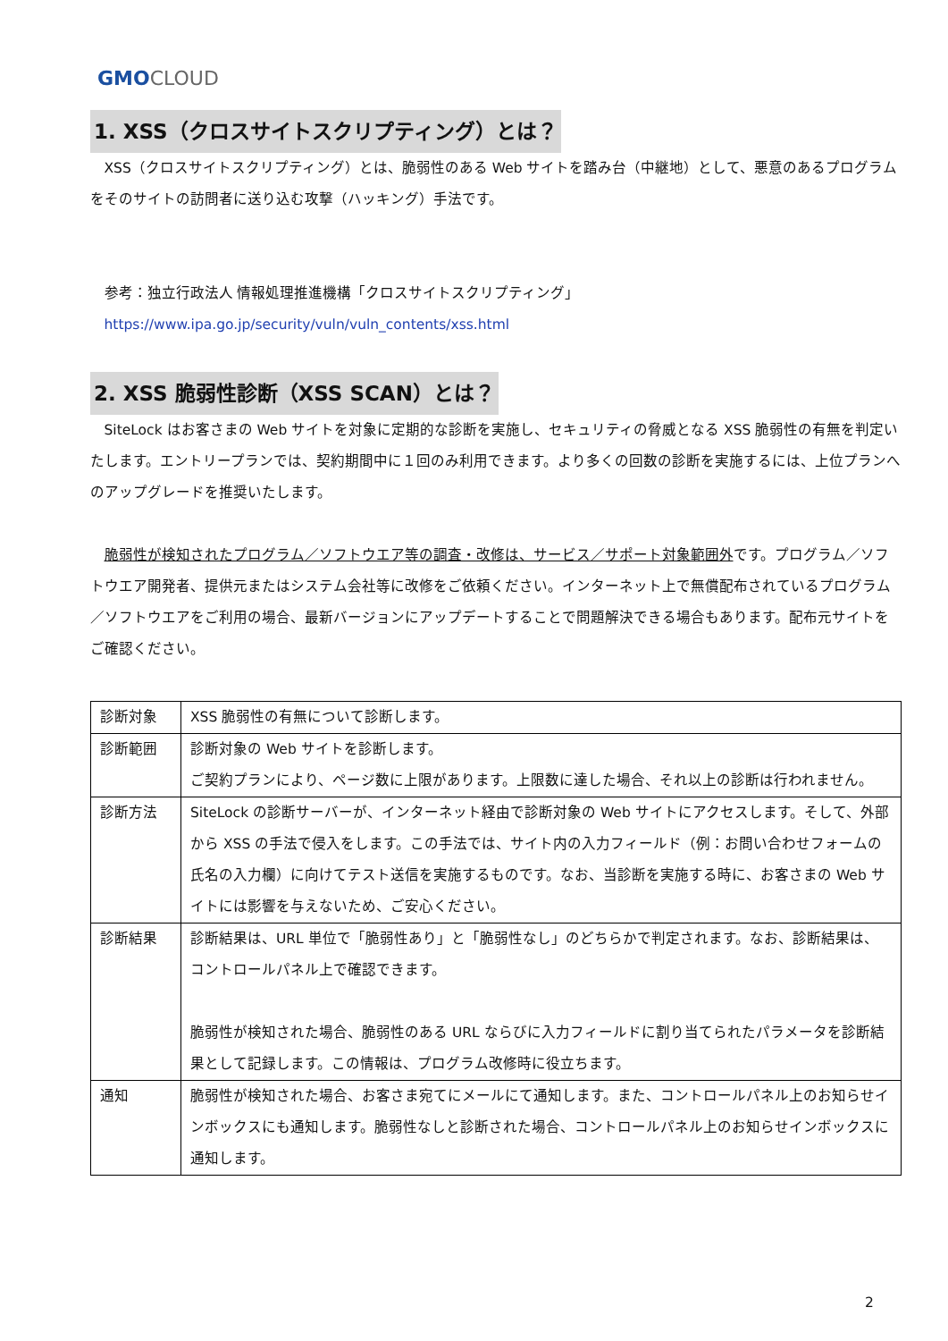GMO CLOUD
1. XSS（クロスサイトスクリプティング）とは？
XSS（クロスサイトスクリプティング）とは、脆弱性のある Web サイトを踏み台（中継地）として、悪意のあるプログラムをそのサイトの訪問者に送り込む攻撃（ハッキング）手法です。
参考：独立行政法人 情報処理推進機構「クロスサイトスクリプティング」
https://www.ipa.go.jp/security/vuln/vuln_contents/xss.html
2. XSS 脆弱性診断（XSS SCAN）とは？
SiteLock はお客さまの Web サイトを対象に定期的な診断を実施し、セキュリティの脅威となる XSS 脆弱性の有無を判定いたします。エントリープランでは、契約期間中に１回のみ利用できます。より多くの回数の診断を実施するには、上位プランへのアップグレードを推奨いたします。
脆弱性が検知されたプログラム／ソフトウエア等の調査・改修は、サービス／サポート対象範囲外です。プログラム／ソフトウエア開発者、提供元またはシステム会社等に改修をご依頼ください。インターネット上で無償配布されているプログラム／ソフトウエアをご利用の場合、最新バージョンにアップデートすることで問題解決できる場合もあります。配布元サイトをご確認ください。
| 診断対象 | XSS 脆弱性の有無について診断します。 |
| 診断範囲 | 診断対象の Web サイトを診断します。 ご契約プランにより、ページ数に上限があります。上限数に達した場合、それ以上の診断は行われません。 |
| 診断方法 | SiteLock の診断サーバーが、インターネット経由で診断対象の Web サイトにアクセスします。そして、外部から XSS の手法で侵入をします。この手法では、サイト内の入力フィールド（例：お問い合わせフォームの氏名の入力欄）に向けてテスト送信を実施するものです。なお、当診断を実施する時に、お客さまの Web サイトには影響を与えないため、ご安心ください。 |
| 診断結果 | 診断結果は、URL 単位で「脆弱性あり」と「脆弱性なし」のどちらかで判定されます。なお、診断結果は、コントロールパネル上で確認できます。 脆弱性が検知された場合、脆弱性のある URL ならびに入力フィールドに割り当てられたパラメータを診断結果として記録します。この情報は、プログラム改修時に役立ちます。 |
| 通知 | 脆弱性が検知された場合、お客さま宛てにメールにて通知します。また、コントロールパネル上のお知らせインボックスにも通知します。脆弱性なしと診断された場合、コントロールパネル上のお知らせインボックスに通知します。 |
2